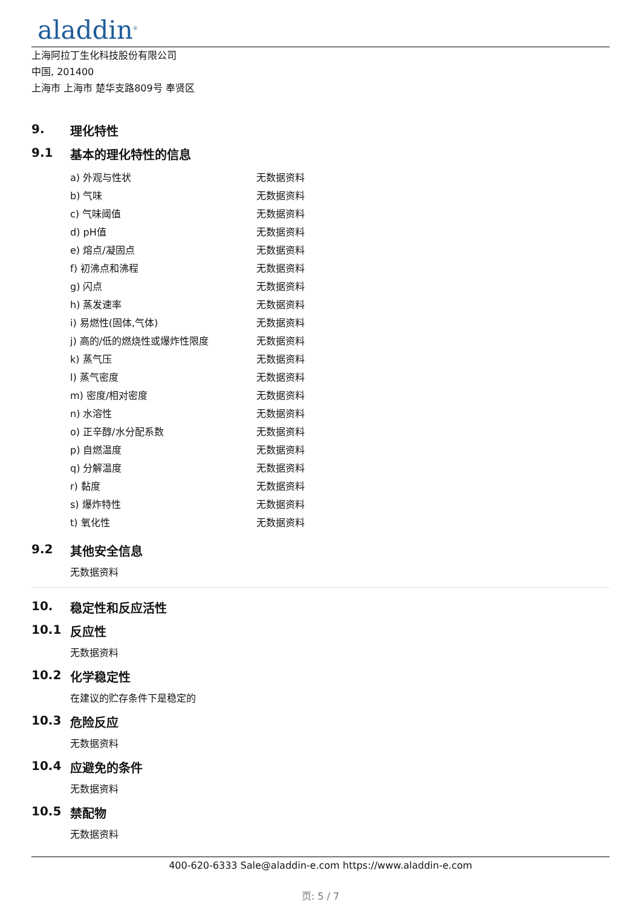aladdin<sup>®</sup>
上海阿拉丁生化科技股份有限公司
中国, 201400
上海市 上海市 楚华支路809号 奉贤区
9. 理化特性
9.1 基本的理化特性的信息
| a) 外观与性状 | 无数据资料 |
| b) 气味 | 无数据资料 |
| c) 气味阈值 | 无数据资料 |
| d) pH值 | 无数据资料 |
| e) 熔点/凝固点 | 无数据资料 |
| f) 初沸点和沸程 | 无数据资料 |
| g) 闪点 | 无数据资料 |
| h) 蒸发速率 | 无数据资料 |
| i) 易燃性(固体,气体) | 无数据资料 |
| j) 高的/低的燃烧性或爆炸性限度 | 无数据资料 |
| k) 蒸气压 | 无数据资料 |
| l) 蒸气密度 | 无数据资料 |
| m) 密度/相对密度 | 无数据资料 |
| n) 水溶性 | 无数据资料 |
| o) 正辛醇/水分配系数 | 无数据资料 |
| p) 自燃温度 | 无数据资料 |
| q) 分解温度 | 无数据资料 |
| r) 黏度 | 无数据资料 |
| s) 爆炸特性 | 无数据资料 |
| t) 氧化性 | 无数据资料 |
9.2 其他安全信息
无数据资料
10. 稳定性和反应活性
10.1 反应性
无数据资料
10.2 化学稳定性
在建议的贮存条件下是稳定的
10.3 危险反应
无数据资料
10.4 应避免的条件
无数据资料
10.5 禁配物
无数据资料
400-620-6333 Sale@aladdin-e.com https://www.aladdin-e.com
页: 5 / 7